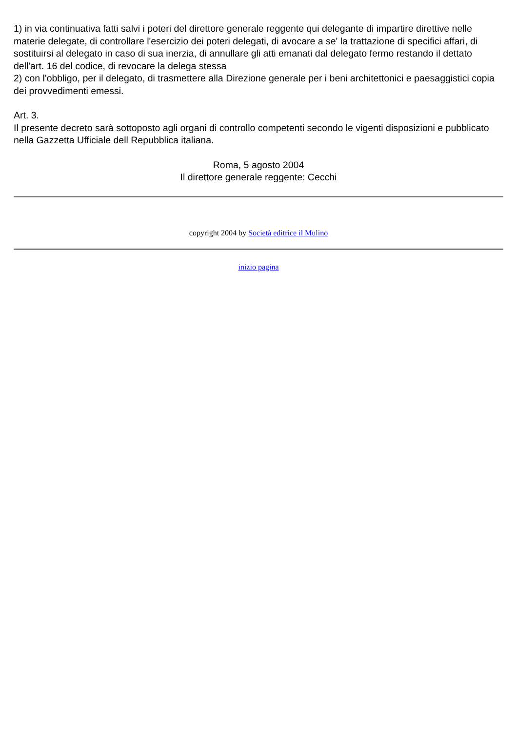1) in via continuativa fatti salvi i poteri del direttore generale reggente qui delegante di impartire direttive nelle materie delegate, di controllare l'esercizio dei poteri delegati, di avocare a se' la trattazione di specifici affari, di sostituirsi al delegato in caso di sua inerzia, di annullare gli atti emanati dal delegato fermo restando il dettato dell'art. 16 del codice, di revocare la delega stessa
2) con l'obbligo, per il delegato, di trasmettere alla Direzione generale per i beni architettonici e paesaggistici copia dei provvedimenti emessi.
Art. 3.
Il presente decreto sarà sottoposto agli organi di controllo competenti secondo le vigenti disposizioni e pubblicato nella Gazzetta Ufficiale dell Repubblica italiana.
Roma, 5 agosto 2004
Il direttore generale reggente: Cecchi
copyright 2004 by Società editrice il Mulino
inizio pagina